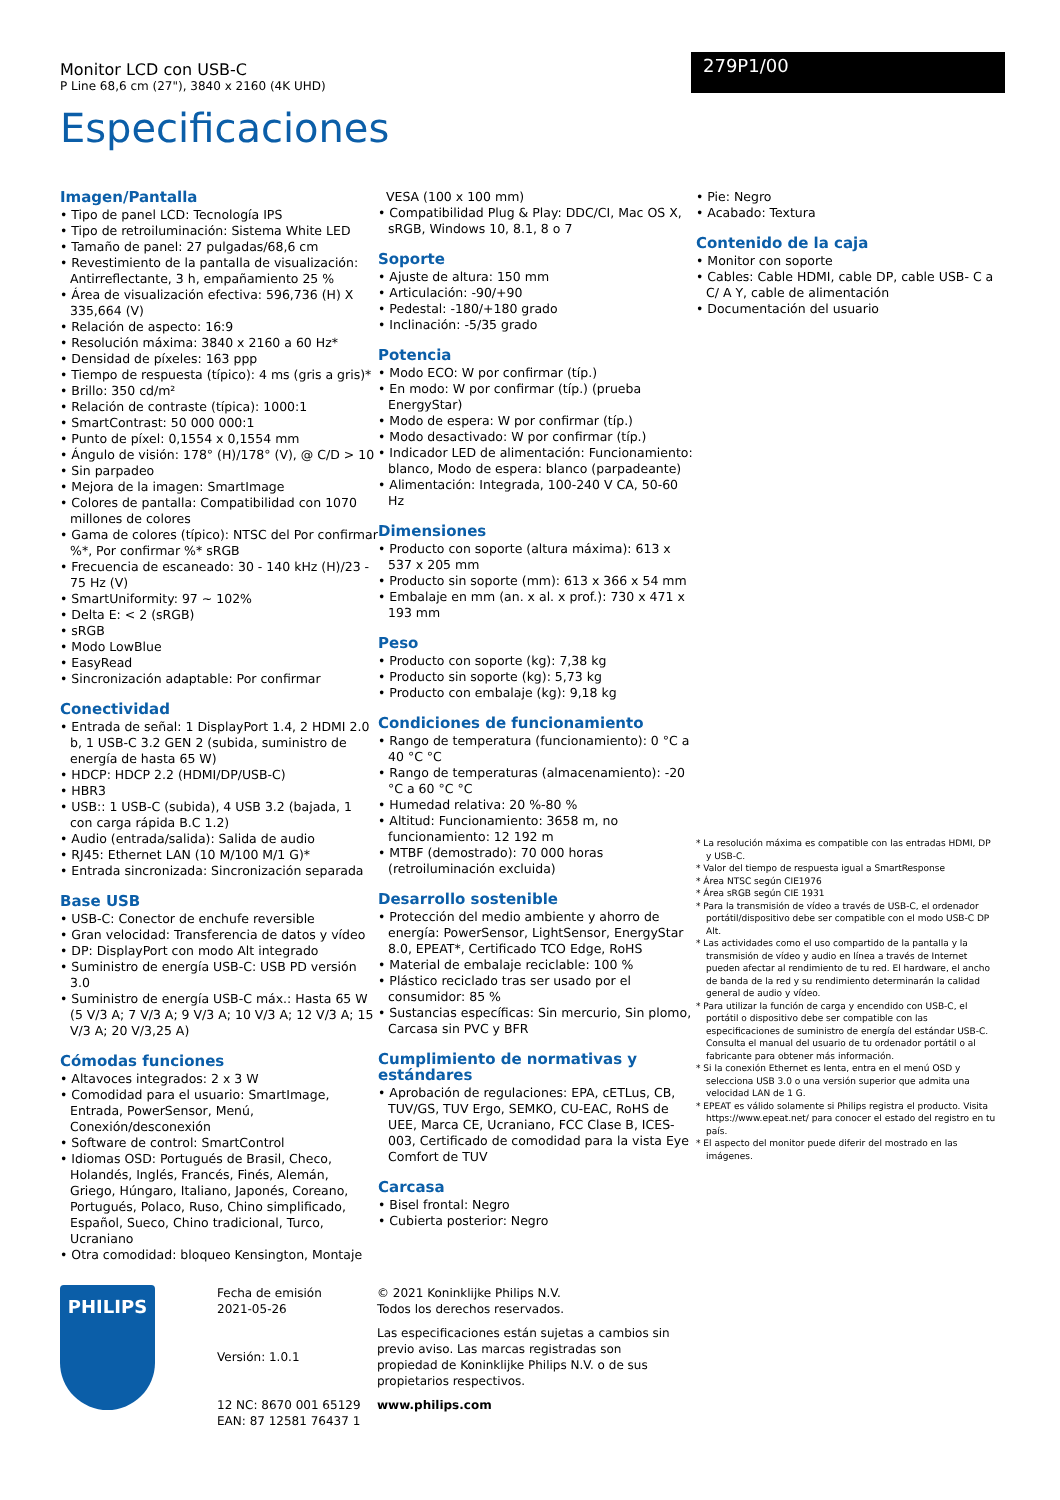Monitor LCD con USB-C
P Line 68,6 cm (27"), 3840 x 2160 (4K UHD)
279P1/00
Especificaciones
Imagen/Pantalla
• Tipo de panel LCD: Tecnología IPS
• Tipo de retroiluminación: Sistema White LED
• Tamaño de panel: 27 pulgadas/68,6 cm
• Revestimiento de la pantalla de visualización: Antirreflectante, 3 h, empañamiento 25 %
• Área de visualización efectiva: 596,736 (H) X 335,664 (V)
• Relación de aspecto: 16:9
• Resolución máxima: 3840 x 2160 a 60 Hz*
• Densidad de píxeles: 163 ppp
• Tiempo de respuesta (típico): 4 ms (gris a gris)*
• Brillo: 350 cd/m²
• Relación de contraste (típica): 1000:1
• SmartContrast: 50 000 000:1
• Punto de píxel: 0,1554 x 0,1554 mm
• Ángulo de visión: 178° (H)/178° (V), @ C/D > 10
• Sin parpadeo
• Mejora de la imagen: SmartImage
• Colores de pantalla: Compatibilidad con 1070 millones de colores
• Gama de colores (típico): NTSC del Por confirmar %*, Por confirmar %* sRGB
• Frecuencia de escaneado: 30 - 140 kHz (H)/23 - 75 Hz (V)
• SmartUniformity: 97 ~ 102%
• Delta E: < 2 (sRGB)
• sRGB
• Modo LowBlue
• EasyRead
• Sincronización adaptable: Por confirmar
Conectividad
• Entrada de señal: 1 DisplayPort 1.4, 2 HDMI 2.0 b, 1 USB-C 3.2 GEN 2 (subida, suministro de energía de hasta 65 W)
• HDCP: HDCP 2.2 (HDMI/DP/USB-C)
• HBR3
• USB:: 1 USB-C (subida), 4 USB 3.2 (bajada, 1 con carga rápida B.C 1.2)
• Audio (entrada/salida): Salida de audio
• RJ45: Ethernet LAN (10 M/100 M/1 G)*
• Entrada sincronizada: Sincronización separada
Base USB
• USB-C: Conector de enchufe reversible
• Gran velocidad: Transferencia de datos y vídeo
• DP: DisplayPort con modo Alt integrado
• Suministro de energía USB-C: USB PD versión 3.0
• Suministro de energía USB-C máx.: Hasta 65 W (5 V/3 A; 7 V/3 A; 9 V/3 A; 10 V/3 A; 12 V/3 A; 15 V/3 A; 20 V/3,25 A)
Cómodas funciones
• Altavoces integrados: 2 x 3 W
• Comodidad para el usuario: SmartImage, Entrada, PowerSensor, Menú, Conexión/desconexión
• Software de control: SmartControl
• Idiomas OSD: Portugués de Brasil, Checo, Holandés, Inglés, Francés, Finés, Alemán, Griego, Húngaro, Italiano, Japonés, Coreano, Portugués, Polaco, Ruso, Chino simplificado, Español, Sueco, Chino tradicional, Turco, Ucraniano
• Otra comodidad: bloqueo Kensington, Montaje
VESA (100 x 100 mm)
• Compatibilidad Plug & Play: DDC/CI, Mac OS X, sRGB, Windows 10, 8.1, 8 o 7
Soporte
• Ajuste de altura: 150 mm
• Articulación: -90/+90
• Pedestal: -180/+180 grado
• Inclinación: -5/35 grado
Potencia
• Modo ECO: W por confirmar (típ.)
• En modo: W por confirmar (típ.) (prueba EnergyStar)
• Modo de espera: W por confirmar (típ.)
• Modo desactivado: W por confirmar (típ.)
• Indicador LED de alimentación: Funcionamiento: blanco, Modo de espera: blanco (parpadeante)
• Alimentación: Integrada, 100-240 V CA, 50-60 Hz
Dimensiones
• Producto con soporte (altura máxima): 613 x 537 x 205 mm
• Producto sin soporte (mm): 613 x 366 x 54 mm
• Embalaje en mm (an. x al. x prof.): 730 x 471 x 193 mm
Peso
• Producto con soporte (kg): 7,38 kg
• Producto sin soporte (kg): 5,73 kg
• Producto con embalaje (kg): 9,18 kg
Condiciones de funcionamiento
• Rango de temperatura (funcionamiento): 0 °C a 40 °C °C
• Rango de temperaturas (almacenamiento): -20 °C a 60 °C °C
• Humedad relativa: 20 %-80 %
• Altitud: Funcionamiento: 3658 m, no funcionamiento: 12 192 m
• MTBF (demostrado): 70 000 horas (retroiluminación excluida)
Desarrollo sostenible
• Protección del medio ambiente y ahorro de energía: PowerSensor, LightSensor, EnergyStar 8.0, EPEAT*, Certificado TCO Edge, RoHS
• Material de embalaje reciclable: 100 %
• Plástico reciclado tras ser usado por el consumidor: 85 %
• Sustancias específicas: Sin mercurio, Sin plomo, Carcasa sin PVC y BFR
Cumplimiento de normativas y estándares
• Aprobación de regulaciones: EPA, cETLus, CB, TUV/GS, TUV Ergo, SEMKO, CU-EAC, RoHS de UEE, Marca CE, Ucraniano, FCC Clase B, ICES-003, Certificado de comodidad para la vista Eye Comfort de TUV
Carcasa
• Bisel frontal: Negro
• Cubierta posterior: Negro
• Pie: Negro
• Acabado: Textura
Contenido de la caja
• Monitor con soporte
• Cables: Cable HDMI, cable DP, cable USB- C a C/ A Y, cable de alimentación
• Documentación del usuario
* La resolución máxima es compatible con las entradas HDMI, DP y USB-C.
* Valor del tiempo de respuesta igual a SmartResponse
* Área NTSC según CIE1976
* Área sRGB según CIE 1931
* Para la transmisión de vídeo a través de USB-C, el ordenador portátil/dispositivo debe ser compatible con el modo USB-C DP Alt.
* Las actividades como el uso compartido de la pantalla y la transmisión de vídeo y audio en línea a través de Internet pueden afectar al rendimiento de tu red. El hardware, el ancho de banda de la red y su rendimiento determinarán la calidad general de audio y vídeo.
* Para utilizar la función de carga y encendido con USB-C, el portátil o dispositivo debe ser compatible con las especificaciones de suministro de energía del estándar USB-C. Consulta el manual del usuario de tu ordenador portátil o al fabricante para obtener más información.
* Si la conexión Ethernet es lenta, entra en el menú OSD y selecciona USB 3.0 o una versión superior que admita una velocidad LAN de 1 G.
* EPEAT es válido solamente si Philips registra el producto. Visita https://www.epeat.net/ para conocer el estado del registro en tu país.
* El aspecto del monitor puede diferir del mostrado en las imágenes.
PHILIPS
Fecha de emisión
2021-05-26
Versión: 1.0.1
12 NC: 8670 001 65129
EAN: 87 12581 76437 1
© 2021 Koninklijke Philips N.V.
Todos los derechos reservados.
Las especificaciones están sujetas a cambios sin previo aviso. Las marcas registradas son propiedad de Koninklijke Philips N.V. o de sus propietarios respectivos.
www.philips.com